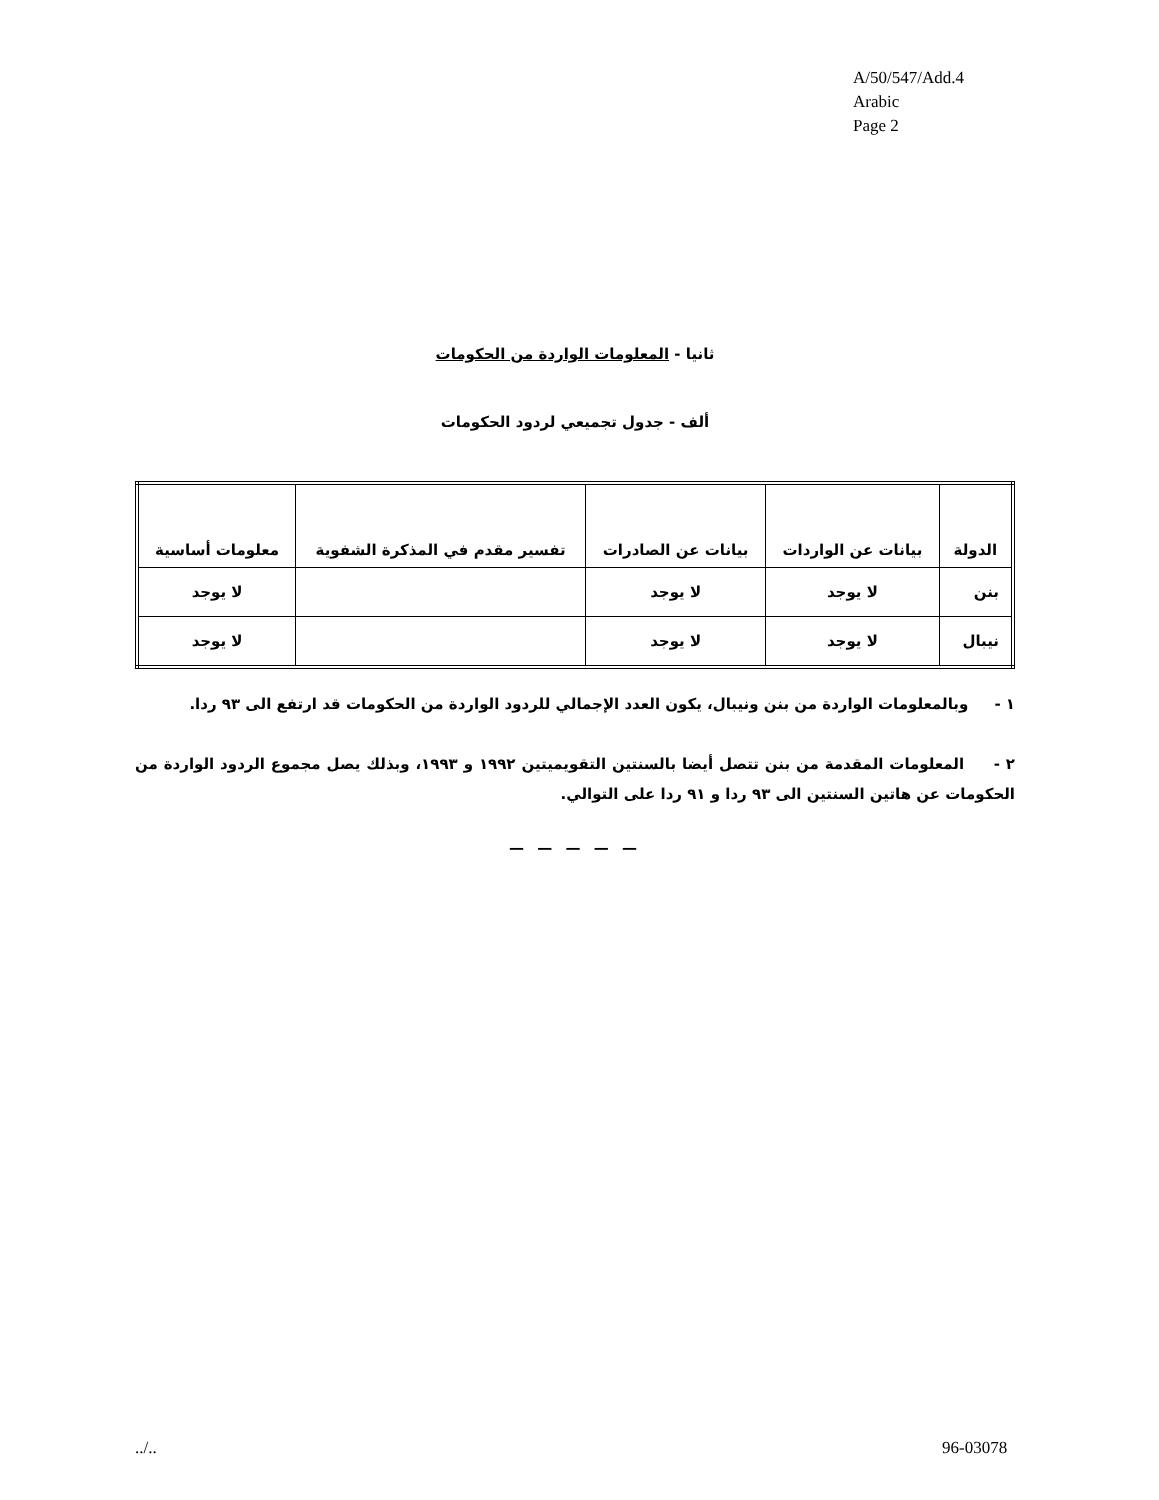A/50/547/Add.4
Arabic
Page 2
ثانيا - المعلومات الواردة من الحكومات
ألف - جدول تجميعي لردود الحكومات
| الدولة | بيانات عن الواردات | بيانات عن الصادرات | تفسير مقدم في المذكرة الشفوية | معلومات أساسية |
| --- | --- | --- | --- | --- |
| بنن | لا يوجد | لا يوجد | | لا يوجد |
| نيبال | لا يوجد | لا يوجد | | لا يوجد |
١ - وبالمعلومات الواردة من بنن ونيبال، يكون العدد الإجمالي للردود الواردة من الحكومات قد ارتفع الى ٩٣ ردا.
٢ - المعلومات المقدمة من بنن تتصل أيضا بالسنتين التقويميتين ١٩٩٢ و ١٩٩٣، وبذلك يصل مجموع الردود الواردة من الحكومات عن هاتين السنتين الى ٩٣ ردا و ٩١ ردا على التوالي.
— — — — —
../.. 96-03078